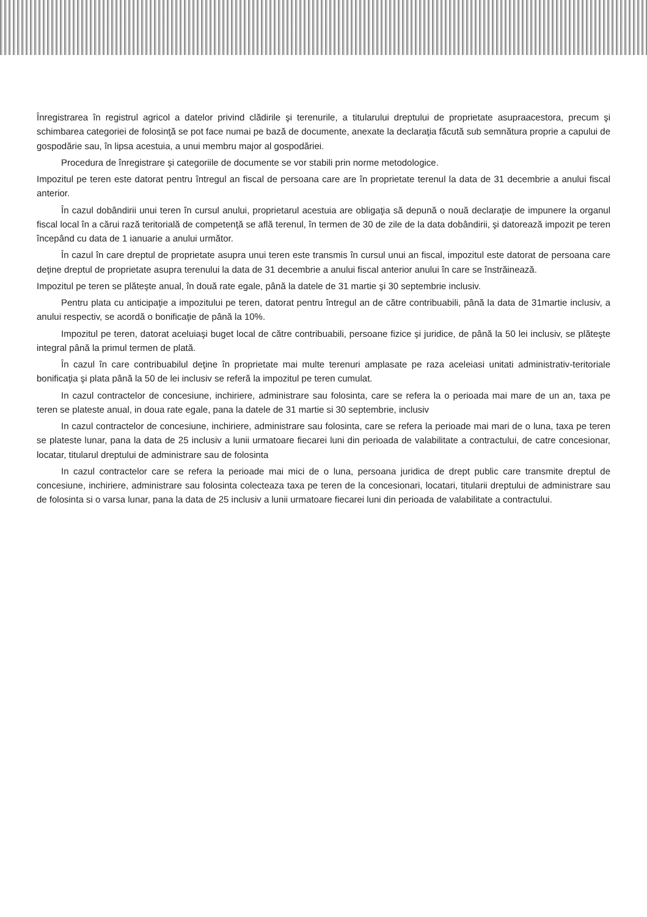Înregistrarea în registrul agricol a datelor privind clădirile şi terenurile, a titularului dreptului de proprietate asupraacestora, precum şi schimbarea categoriei de folosinţă se pot face numai pe bază de documente, anexate la declaraţia făcută sub semnătura proprie a capului de gospodărie sau, în lipsa acestuia, a unui membru major al gospodăriei.
Procedura de înregistrare şi categoriile de documente se vor stabili prin norme metodologice.
Impozitul pe teren este datorat pentru întregul an fiscal de persoana care are în proprietate terenul la data de 31 decembrie a anului fiscal anterior.
În cazul dobândirii unui teren în cursul anului, proprietarul acestuia are obligaţia să depună o nouă declaraţie de impunere la organul fiscal local în a cărui rază teritorială de competenţă se află terenul, în termen de 30 de zile de la data dobândirii, şi datorează impozit pe teren începând cu data de 1 ianuarie a anului următor.
În cazul în care dreptul de proprietate asupra unui teren este transmis în cursul unui an fiscal, impozitul este datorat de persoana care deţine dreptul de proprietate asupra terenului la data de 31 decembrie a anului fiscal anterior anului în care se înstrăinează.
Impozitul pe teren se plăteşte anual, în două rate egale, până la datele de 31 martie şi 30 septembrie inclusiv.
Pentru plata cu anticipaţie a impozitului pe teren, datorat pentru întregul an de către contribuabili, până la data de 31martie inclusiv, a anului respectiv, se acordă o bonificaţie de până la 10%.
Impozitul pe teren, datorat aceluiaşi buget local de către contribuabili, persoane fizice şi juridice, de până la 50 lei inclusiv, se plăteşte integral până la primul termen de plată.
În cazul în care contribuabilul deţine în proprietate mai multe terenuri amplasate pe raza aceleiasi unitati administrativ-teritoriale bonificaţia şi plata până la 50 de lei inclusiv se referă la impozitul pe teren cumulat.
In cazul contractelor de concesiune, inchiriere, administrare sau folosinta, care se refera la o perioada mai mare de un an, taxa pe teren se plateste anual, in doua rate egale, pana la datele de 31 martie si 30 septembrie, inclusiv
In cazul contractelor de concesiune, inchiriere, administrare sau folosinta, care se refera la perioade mai mari de o luna, taxa pe teren se plateste lunar, pana la data de 25 inclusiv a lunii urmatoare fiecarei luni din perioada de valabilitate a contractului, de catre concesionar, locatar, titularul dreptului de administrare sau de folosinta
In cazul contractelor care se refera la perioade mai mici de o luna, persoana juridica de drept public care transmite dreptul de concesiune, inchiriere, administrare sau folosinta colecteaza taxa pe teren de la concesionari, locatari, titularii dreptului de administrare sau de folosinta si o varsa lunar, pana la data de 25 inclusiv a lunii urmatoare fiecarei luni din perioada de valabilitate a contractului.